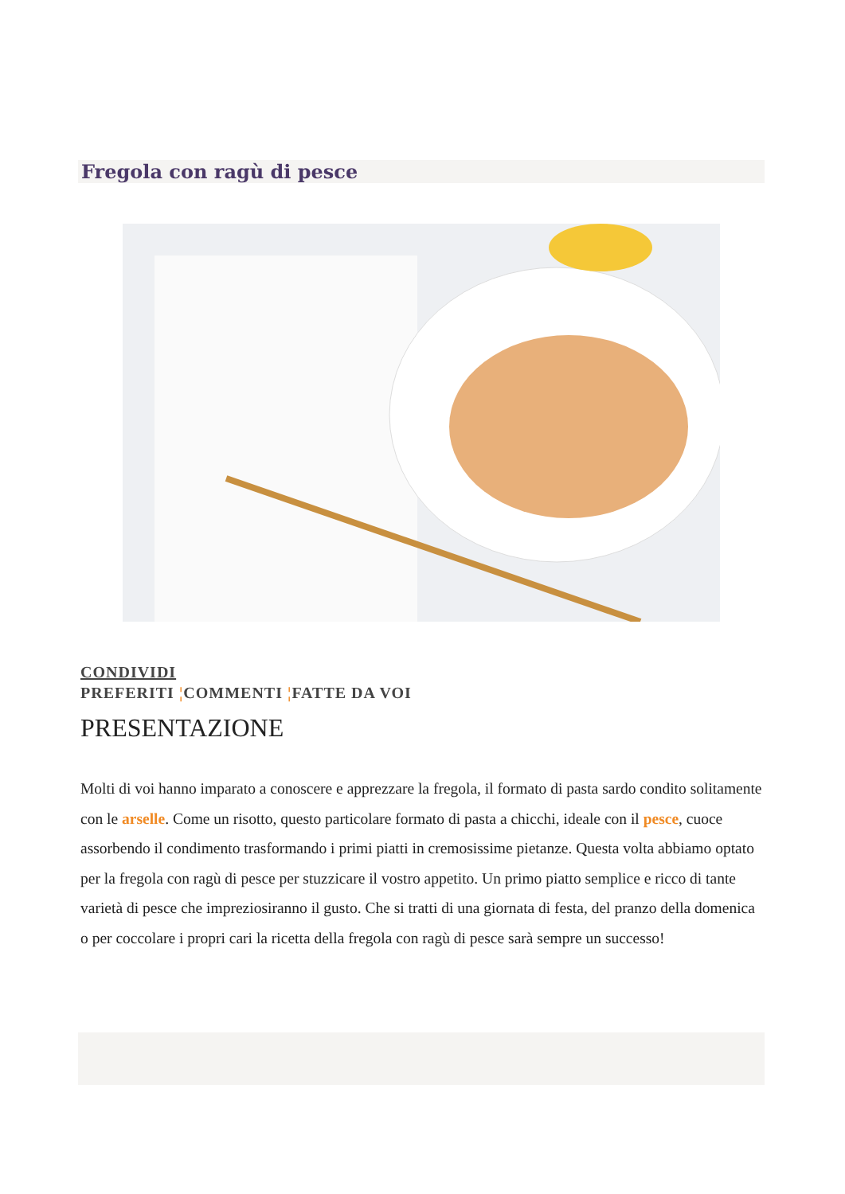Fregola con ragù di pesce
CONDIVIDI
PREFERITI ¦COMMENTI ¦FATTE DA VOI
PRESENTAZIONE
Molti di voi hanno imparato a conoscere e apprezzare la fregola, il formato di pasta sardo condito solitamente con le arselle. Come un risotto, questo particolare formato di pasta a chicchi, ideale con il pesce, cuoce assorbendo il condimento trasformando i primi piatti in cremosissime pietanze. Questa volta abbiamo optato per la fregola con ragù di pesce per stuzzicare il vostro appetito. Un primo piatto semplice e ricco di tante varietà di pesce che impreziosiranno il gusto. Che si tratti di una giornata di festa, del pranzo della domenica o per coccolare i propri cari la ricetta della fregola con ragù di pesce sarà sempre un successo!